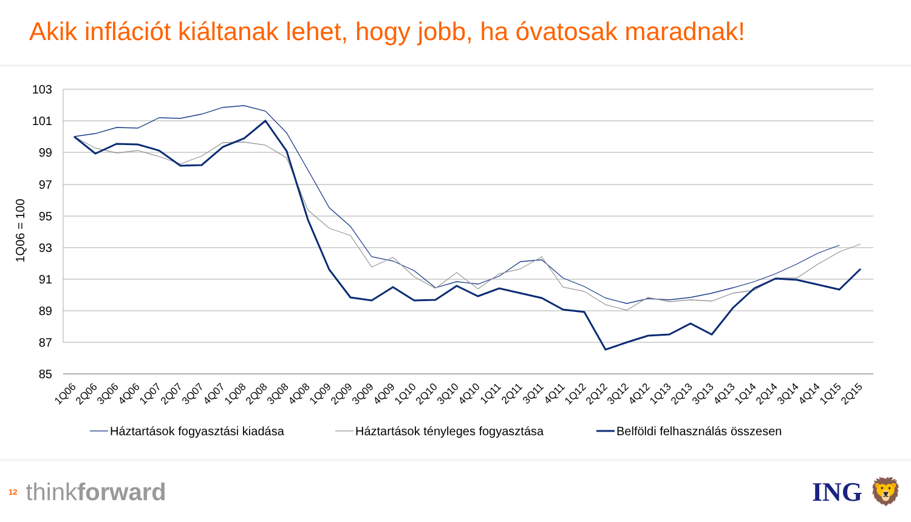Akik inflációt kiáltanak lehet, hogy jobb, ha óvatosak maradnak!
103
101
99
97
95
93
91
89
87
85
1Q06 = 100
1Q06
2Q06
3Q06
4Q06
1Q07
2Q07
3Q07
4Q07
1Q08
2Q08
3Q08
4Q08
1Q09
2Q09
3Q09
4Q09
1Q10
2Q10
3Q10
4Q10
1Q11
2Q11
3Q11
4Q11
1Q12
2Q12
3Q12
4Q12
1Q13
2Q13
3Q13
4Q13
1Q14
2Q14
3Q14
4Q14
1Q15
2Q15
Háztartások fogyasztási kiadása
Háztartások tényleges fogyasztása
Belföldi felhasználás összesen
12 thinkforward ING 🦁